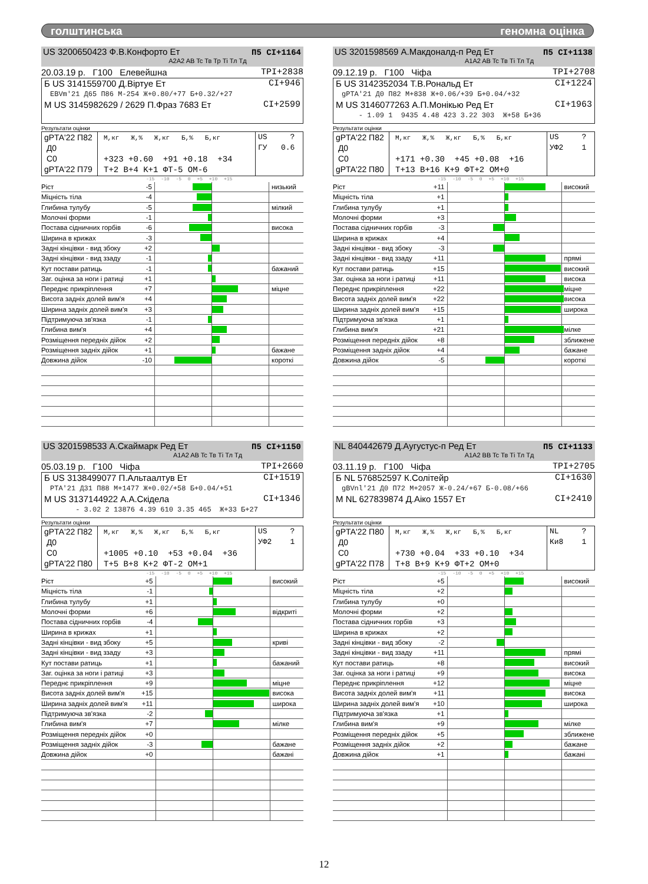голштинська геномна оцінка
US 3200650423 Ф.В.Конфорто Ет
П5 CI+1164
A2A2 AB Tc Тв Тр Ті Тл Тд
20.03.19 р. Г100 Елевейшна TPI+2838
Б US 3141559700 Д.Віртуе Ет CI+946
EBVm'21 Д65 П86 М-254 Ж+0.80/+77 Б+0.32/+27
М US 3145982629 / 2629 П.Фраз 7683 Ет CI+2599
Результати оцінки
gPTA'22 П82
Д0
C0
gPTA'22 П79
М,кг Ж,% Ж,кг Б,% Б,кг
+323 +0.60 +91 +0.18 +34
T+2 B+4 K+1 ФТ-5 ОМ-6
US ?
ГУ 0.6
-15 -10 -5 0 +5 +10 +15
| Ріст | -5 | | низький |
| Міцність тіла | -4 | | |
| Глибина тулубу | -5 | | мілкий |
| Молочні форми | -1 | | |
| Постава сідничних горбів | -6 | | висока |
| Ширина в крижах | -3 | | |
| Задні кінцівки - вид збоку | +2 | | |
| Задні кінцівки - вид ззаду | -1 | | |
| Кут постави ратиць | -1 | | бажаний |
| Заг. оцінка за ноги і ратиці | +1 | | |
| Переднє прикріплення | +7 | | міцне |
| Висота задніх долей вим'я | +4 | | |
| Ширина задніх долей вим'я | +3 | | |
| Підтримуюча зв'язка | -1 | | |
| Глибина вим'я | +4 | | |
| Розміщення передніх дійок | +2 | | |
| Розміщення задніх дійок | +1 | | бажане |
| Довжина дійок | -10 | | короткі |
US 3201598569 А.Макдоналд-п Ред Ет
П5 CI+1138
A1A2 AB Tc Тв Ті Тл Тд
09.12.19 р. Г100 Чіфа TPI+2708
Б US 3142352034 Т.В.Рональд Ет CI+1224
gPTA'21 Д0 П82 М+838 Ж+0.06/+39 Б+0.04/+32
М US 3146077263 А.П.Монікью Ред Ет CI+1963
- 1.09 1 9435 4.48 423 3.22 303 Ж+58 Б+36
Результати оцінки
gPTA'22 П82
Д0
C0
gPTA'22 П80
М,кг Ж,% Ж,кг Б,% Б,кг
+171 +0.30 +45 +0.08 +16
T+13 B+16 K+9 ФТ+2 ОМ+0
US ?
УФ2 1
-15 -10 -5 0 +5 +10 +15
| Ріст | +11 | | високий |
| Міцність тіла | +1 | | |
| Глибина тулубу | +1 | | |
| Молочні форми | +3 | | |
| Постава сідничних горбів | -3 | | |
| Ширина в крижах | +4 | | |
| Задні кінцівки - вид збоку | -3 | | |
| Задні кінцівки - вид ззаду | +11 | | прямі |
| Кут постави ратиць | +15 | | високий |
| Заг. оцінка за ноги і ратиці | +11 | | висока |
| Переднє прикріплення | +22 | | міцне |
| Висота задніх долей вим'я | +22 | | висока |
| Ширина задніх долей вим'я | +15 | | широка |
| Підтримуюча зв'язка | +1 | | |
| Глибина вим'я | +21 | | мілке |
| Розміщення передніх дійок | +8 | | зближене |
| Розміщення задніх дійок | +4 | | бажане |
| Довжина дійок | -5 | | короткі |
US 3201598533 А.Скаймарк Ред Ет
П5 CI+1150
A1A2 AB Tc Тв Ті Тл Тд
05.03.19 р. Г100 Чіфа TPI+2660
Б US 3138499077 П.Альтаалтув Ет CI+1519
PTA'21 Д31 П88 М+1477 Ж+0.02/+58 Б+0.04/+51
М US 3137144922 А.А.Скідела CI+1346
- 3.02 2 13876 4.39 610 3.35 465 Ж+33 Б+27
Результати оцінки
gPTA'22 П82
Д0
C0
gPTA'22 П80
М,кг Ж,% Ж,кг Б,% Б,кг
+1005 +0.10 +53 +0.04 +36
T+5 B+8 K+2 ФТ-2 ОМ+1
US ?
УФ2 1
-15 -10 -5 0 +5 +10 +15
| Ріст | +5 | | високий |
| Міцність тіла | -1 | | |
| Глибина тулубу | +1 | | |
| Молочні форми | +6 | | відкриті |
| Постава сідничних горбів | -4 | | |
| Ширина в крижах | +1 | | |
| Задні кінцівки - вид збоку | +5 | | криві |
| Задні кінцівки - вид ззаду | +3 | | |
| Кут постави ратиць | +1 | | бажаний |
| Заг. оцінка за ноги і ратиці | +3 | | |
| Переднє прикріплення | +9 | | міцне |
| Висота задніх долей вим'я | +15 | | висока |
| Ширина задніх долей вим'я | +11 | | широка |
| Підтримуюча зв'язка | -2 | | |
| Глибина вим'я | +7 | | мілке |
| Розміщення передніх дійок | +0 | | |
| Розміщення задніх дійок | -3 | | бажане |
| Довжина дійок | +0 | | бажані |
NL 840442679 Д.Аугустус-п Ред Ет
П5 CI+1133
A1A2 BB Tc Тв Ті Тл Тд
03.11.19 р. Г100 Чіфа TPI+2705
Б NL 576852597 К.Солітейр CI+1630
gBVnl'21 Д0 П72 М+2057 Ж-0.24/+67 Б-0.08/+66
М NL 627839874 Д.Аіко 1557 Ет CI+2410
Результати оцінки
gPTA'22 П80
Д0
C0
gPTA'22 П78
М,кг Ж,% Ж,кг Б,% Б,кг
+730 +0.04 +33 +0.10 +34
T+8 B+9 K+9 ФТ+2 ОМ+0
NL ?
Ки8 1
-15 -10 -5 0 +5 +10 +15
| Ріст | +5 | | високий |
| Міцність тіла | +2 | | |
| Глибина тулубу | +0 | | |
| Молочні форми | +2 | | |
| Постава сідничних горбів | +3 | | |
| Ширина в крижах | +2 | | |
| Задні кінцівки - вид збоку | -2 | | |
| Задні кінцівки - вид ззаду | +11 | | прямі |
| Кут постави ратиць | +8 | | високий |
| Заг. оцінка за ноги і ратиці | +9 | | висока |
| Переднє прикріплення | +12 | | міцне |
| Висота задніх долей вим'я | +11 | | висока |
| Ширина задніх долей вим'я | +10 | | широка |
| Підтримуюча зв'язка | +1 | | |
| Глибина вим'я | +9 | | мілке |
| Розміщення передніх дійок | +5 | | зближене |
| Розміщення задніх дійок | +2 | | бажане |
| Довжина дійок | +1 | | бажані |
12